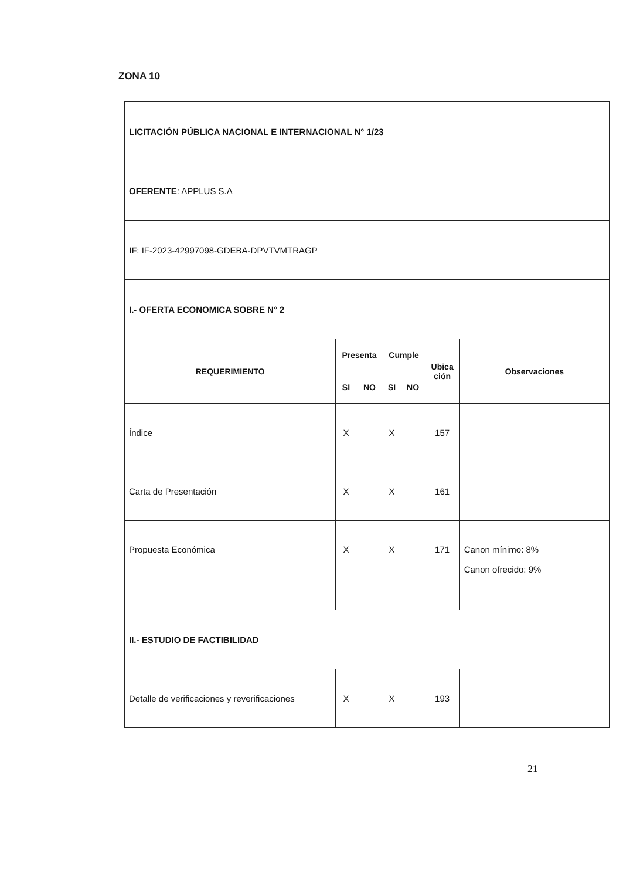ZONA 10
| LICITACIÓN PÚBLICA NACIONAL E INTERNACIONAL N° 1/23 | | | | | | |
| OFERENTE : APPLUS S.A | | | | | | |
| IF : IF-2023-42997098-GDEBA-DPVTVMTRAGP | | | | | | |
| I.- OFERTA ECONOMICA SOBRE N° 2 | | | | | | |
| REQUERIMIENTO | Presenta | | Cumple | | Ubica ción | Observaciones |
| | SI | NO | SI | NO | | |
| Índice | X | | X | | 157 | |
| Carta de Presentación | X | | X | | 161 | |
| Propuesta Económica | X | | X | | 171 | Canon mínimo: 8% Canon ofrecido: 9% |
| II.- ESTUDIO DE FACTIBILIDAD | | | | | | |
| Detalle de verificaciones y reverificaciones | X | | X | | 193 | |
21